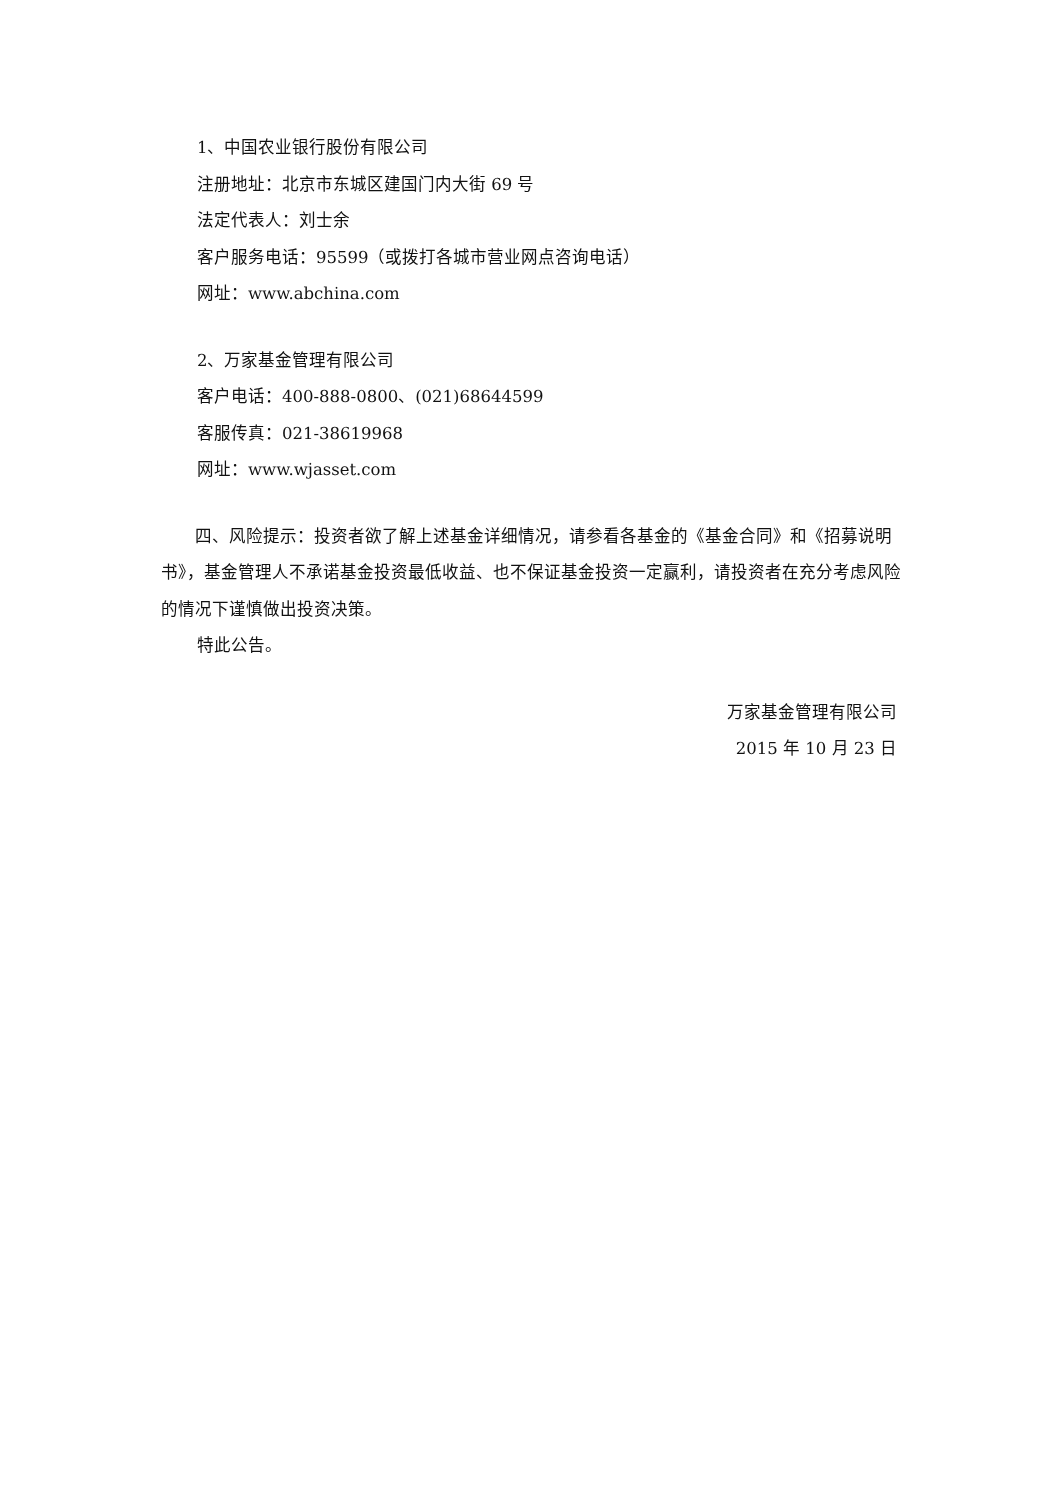1、中国农业银行股份有限公司
注册地址：北京市东城区建国门内大街 69 号
法定代表人：刘士余
客户服务电话：95599（或拨打各城市营业网点咨询电话）
网址：www.abchina.com
2、万家基金管理有限公司
客户电话：400-888-0800、(021)68644599
客服传真：021-38619968
网址：www.wjasset.com
四、风险提示：投资者欲了解上述基金详细情况，请参看各基金的《基金合同》和《招募说明书》，基金管理人不承诺基金投资最低收益、也不保证基金投资一定赢利，请投资者在充分考虑风险的情况下谨慎做出投资决策。
特此公告。
万家基金管理有限公司
2015 年 10 月 23 日